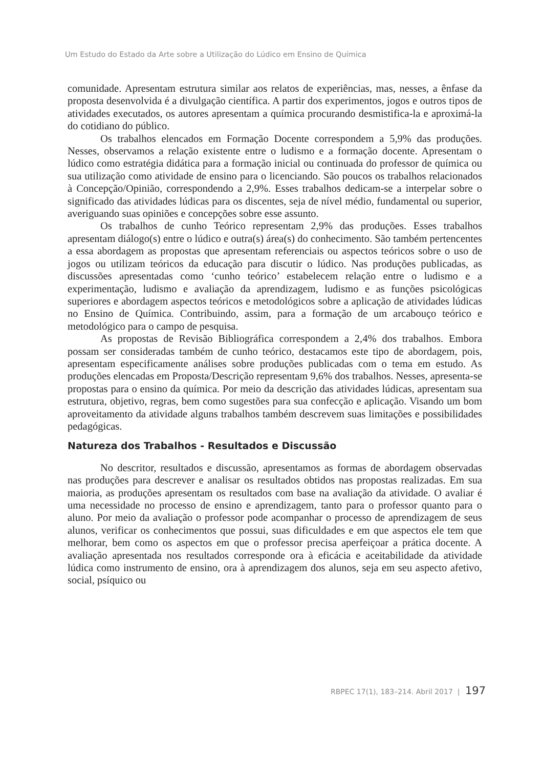Um Estudo do Estado da Arte sobre a Utilização do Lúdico em Ensino de Química
comunidade. Apresentam estrutura similar aos relatos de experiências, mas, nesses, a ênfase da proposta desenvolvida é a divulgação científica. A partir dos experimentos, jogos e outros tipos de atividades executados, os autores apresentam a química procurando desmistifica-la e aproximá-la do cotidiano do público.
Os trabalhos elencados em Formação Docente correspondem a 5,9% das produções. Nesses, observamos a relação existente entre o ludismo e a formação docente. Apresentam o lúdico como estratégia didática para a formação inicial ou continuada do professor de química ou sua utilização como atividade de ensino para o licenciando. São poucos os trabalhos relacionados à Concepção/Opinião, correspondendo a 2,9%. Esses trabalhos dedicam-se a interpelar sobre o significado das atividades lúdicas para os discentes, seja de nível médio, fundamental ou superior, averiguando suas opiniões e concepções sobre esse assunto.
Os trabalhos de cunho Teórico representam 2,9% das produções. Esses trabalhos apresentam diálogo(s) entre o lúdico e outra(s) área(s) do conhecimento. São também pertencentes a essa abordagem as propostas que apresentam referenciais ou aspectos teóricos sobre o uso de jogos ou utilizam teóricos da educação para discutir o lúdico. Nas produções publicadas, as discussões apresentadas como ‘cunho teórico’ estabelecem relação entre o ludismo e a experimentação, ludismo e avaliação da aprendizagem, ludismo e as funções psicológicas superiores e abordagem aspectos teóricos e metodológicos sobre a aplicação de atividades lúdicas no Ensino de Química. Contribuindo, assim, para a formação de um arcabouço teórico e metodológico para o campo de pesquisa.
As propostas de Revisão Bibliográfica correspondem a 2,4% dos trabalhos. Embora possam ser consideradas também de cunho teórico, destacamos este tipo de abordagem, pois, apresentam especificamente análises sobre produções publicadas com o tema em estudo. As produções elencadas em Proposta/Descrição representam 9,6% dos trabalhos. Nesses, apresenta-se propostas para o ensino da química. Por meio da descrição das atividades lúdicas, apresentam sua estrutura, objetivo, regras, bem como sugestões para sua confecção e aplicação. Visando um bom aproveitamento da atividade alguns trabalhos também descrevem suas limitações e possibilidades pedagógicas.
Natureza dos Trabalhos - Resultados e Discussão
No descritor, resultados e discussão, apresentamos as formas de abordagem observadas nas produções para descrever e analisar os resultados obtidos nas propostas realizadas. Em sua maioria, as produções apresentam os resultados com base na avaliação da atividade. O avaliar é uma necessidade no processo de ensino e aprendizagem, tanto para o professor quanto para o aluno. Por meio da avaliação o professor pode acompanhar o processo de aprendizagem de seus alunos, verificar os conhecimentos que possui, suas dificuldades e em que aspectos ele tem que melhorar, bem como os aspectos em que o professor precisa aperfeiçoar a prática docente. A avaliação apresentada nos resultados corresponde ora à eficácia e aceitabilidade da atividade lúdica como instrumento de ensino, ora à aprendizagem dos alunos, seja em seu aspecto afetivo, social, psíquico ou
RBPEC 17(1), 183–214. Abril 2017 | 197